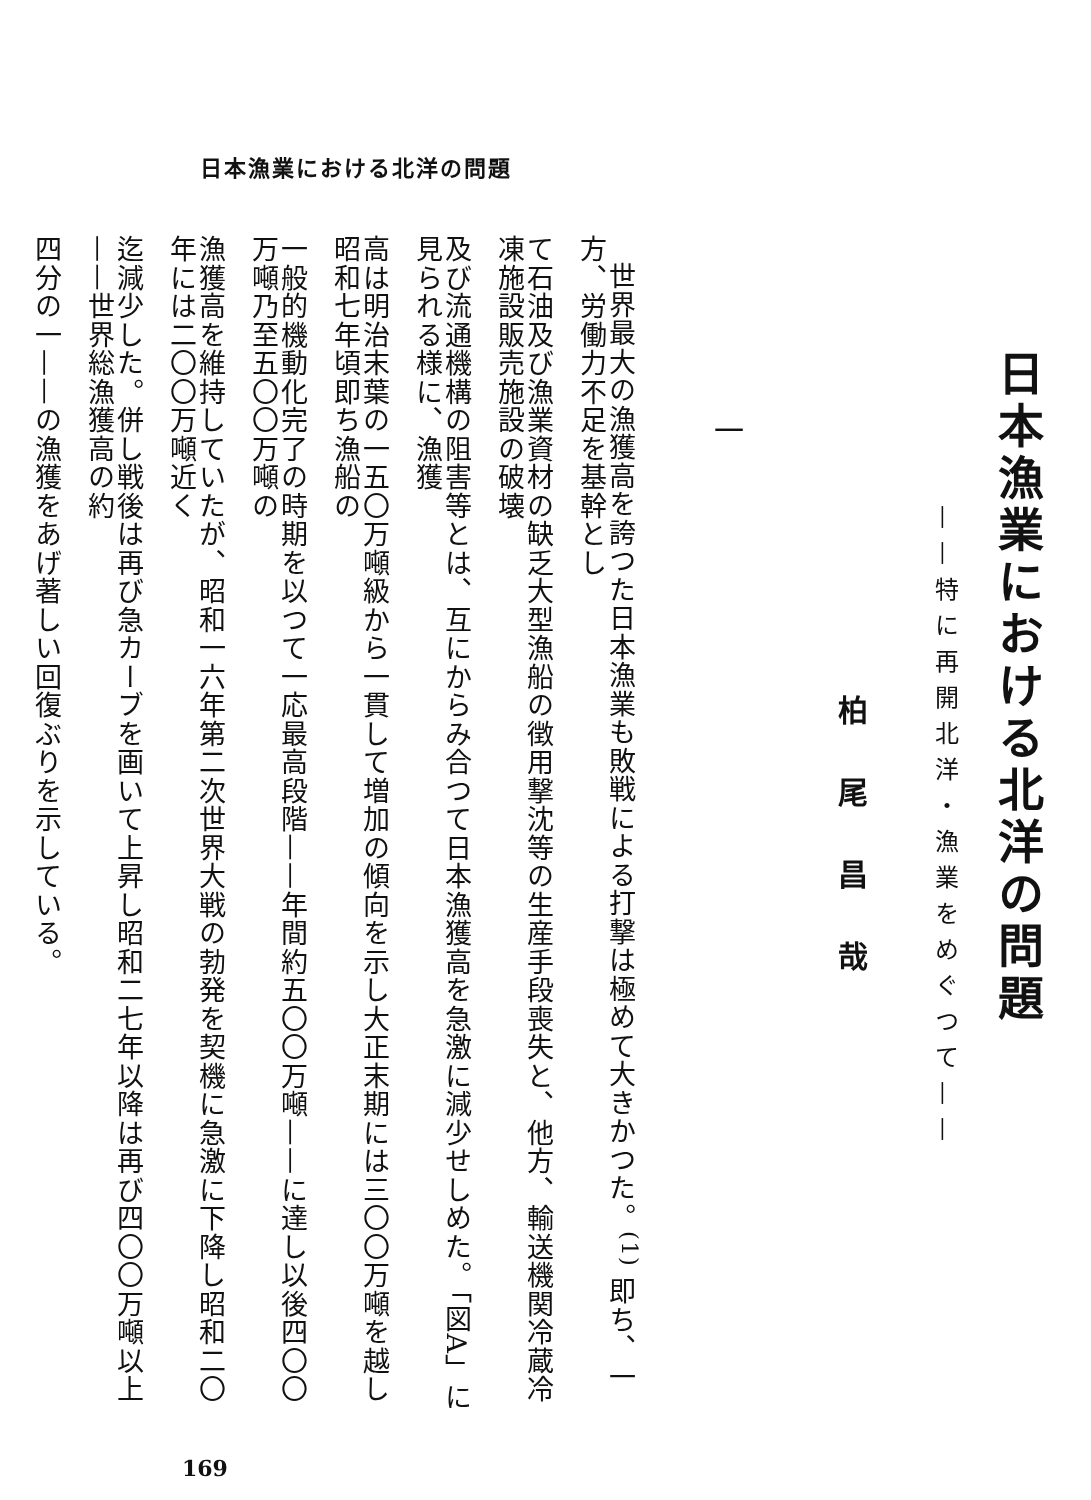日本漁業における北洋の問題
日本漁業における北洋の問題
——特に再開北洋・漁業をめぐつて——
柏尾昌哉
一
世界最大の漁獲高を誇つた日本漁業も敗戦による打撃は極めて大きかつた。<sup>(1)</sup> 即ち、一方、労働力不足を基幹とし
て石油及び漁業資材の缺乏大型漁船の徴用撃沈等の生産手段喪失と、他方、輸送機関冷蔵冷凍施設販売施設の破壊
及び流通機構の阻害等とは、互にからみ合つて日本漁獲高を急激に減少せしめた。「図A」に見られる様に、漁獲
高は明治末葉の一五〇万噸級から一貫して増加の傾向を示し大正末期には三〇〇万噸を越し昭和七年頃即ち漁船の
一般的機動化完了の時期を以つて一応最高段階——年間約五〇〇万噸——に達し以後四〇〇万噸乃至五〇〇万噸の
漁獲高を維持していたが、昭和一六年第二次世界大戦の勃発を契機に急激に下降し昭和二〇年には二〇〇万噸近く
迄減少した。併し戦後は再び急カーブを画いて上昇し昭和二七年以降は再び四〇〇万噸以上——世界総漁獲高の約
四分の一——の漁獲をあげ著しい回復ぶりを示している。
169